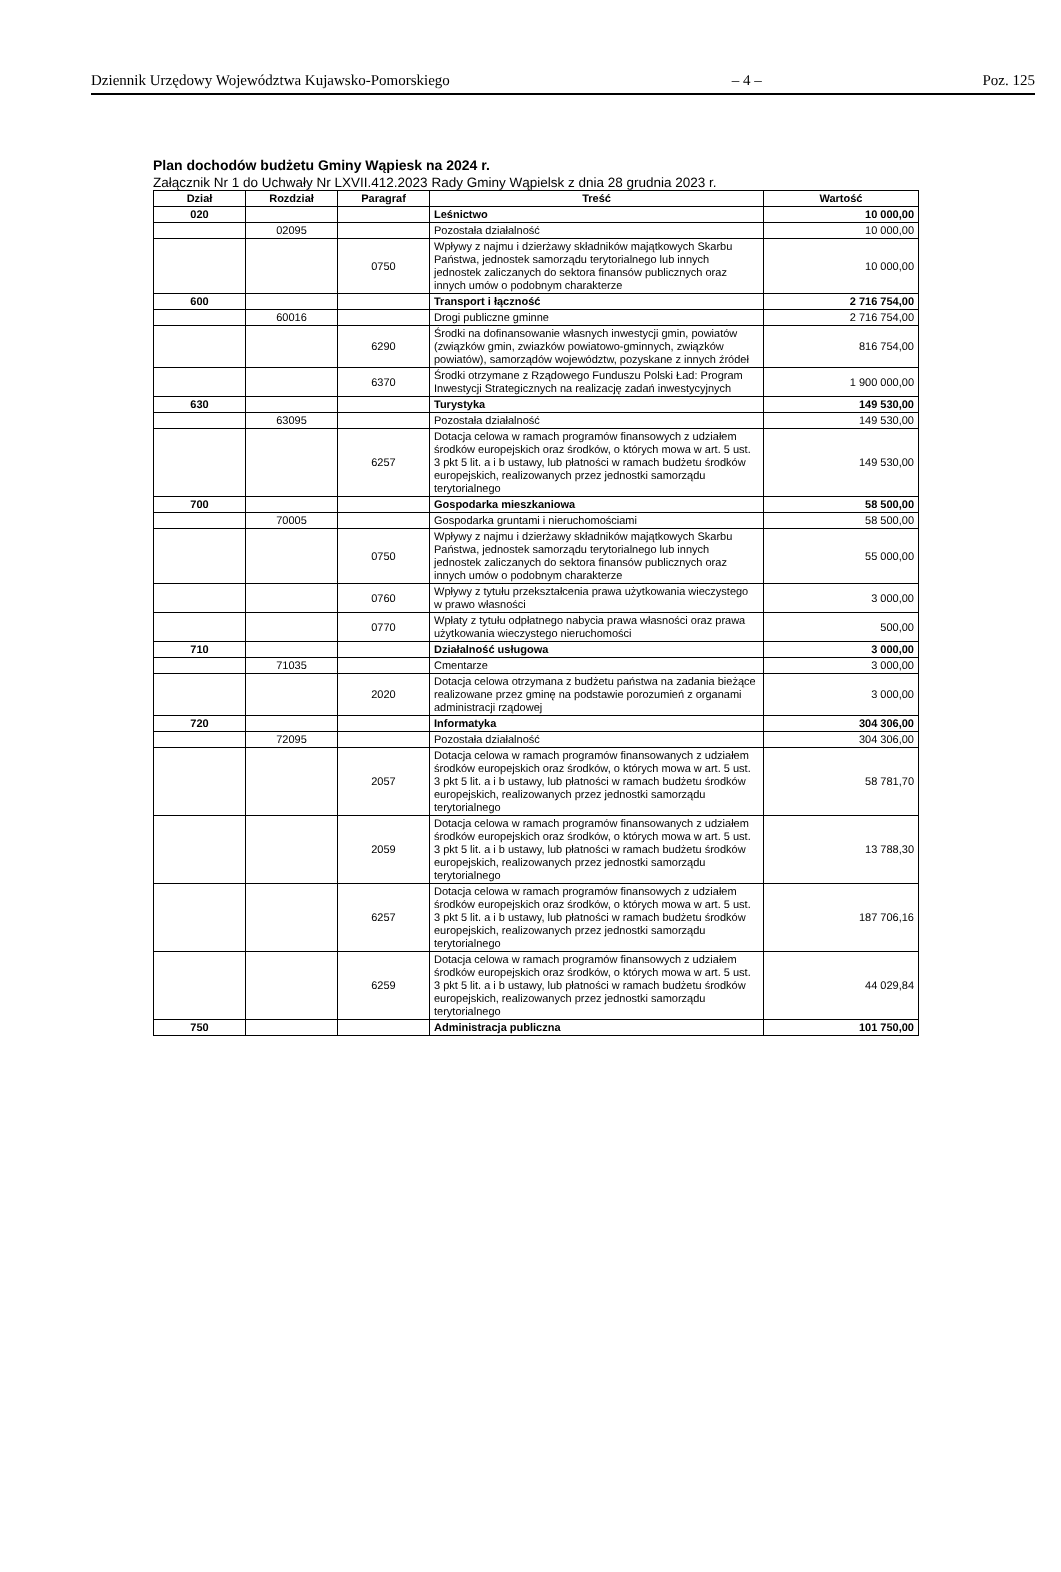Dziennik Urzędowy Województwa Kujawsko-Pomorskiego – 4 – Poz. 125
Plan dochodów budżetu Gminy Wąpiesk na 2024 r.
Załącznik Nr 1 do Uchwały Nr LXVII.412.2023 Rady Gminy Wąpielsk z dnia 28 grudnia 2023 r.
| Dział | Rozdział | Paragraf | Treść | Wartość |
| --- | --- | --- | --- | --- |
| 020 | | | Leśnictwo | 10 000,00 |
| | 02095 | | Pozostała działalność | 10 000,00 |
| | | 0750 | Wpływy z najmu i dzierżawy składników majątkowych Skarbu Państwa, jednostek samorządu terytorialnego lub innych jednostek zaliczanych do sektora finansów publicznych oraz innych umów o podobnym charakterze | 10 000,00 |
| 600 | | | Transport i łączność | 2 716 754,00 |
| | 60016 | | Drogi publiczne gminne | 2 716 754,00 |
| | | 6290 | Środki na dofinansowanie własnych inwestycji gmin, powiatów (związków gmin, zwiazków powiatowo-gminnych, związków powiatów), samorządów województw, pozyskane z innych źródeł | 816 754,00 |
| | | 6370 | Środki otrzymane z Rządowego Funduszu Polski Ład: Program Inwestycji Strategicznych na realizację zadań inwestycyjnych | 1 900 000,00 |
| 630 | | | Turystyka | 149 530,00 |
| | 63095 | | Pozostała działalność | 149 530,00 |
| | | 6257 | Dotacja celowa w ramach programów finansowych z udziałem środków europejskich oraz środków, o których mowa w art. 5 ust. 3 pkt 5 lit. a i b ustawy, lub płatności w ramach budżetu środków europejskich, realizowanych przez jednostki samorządu terytorialnego | 149 530,00 |
| 700 | | | Gospodarka mieszkaniowa | 58 500,00 |
| | 70005 | | Gospodarka gruntami i nieruchomościami | 58 500,00 |
| | | 0750 | Wpływy z najmu i dzierżawy składników majątkowych Skarbu Państwa, jednostek samorządu terytorialnego lub innych jednostek zaliczanych do sektora finansów publicznych oraz innych umów o podobnym charakterze | 55 000,00 |
| | | 0760 | Wpływy z tytułu przekształcenia prawa użytkowania wieczystego w prawo własności | 3 000,00 |
| | | 0770 | Wpłaty z tytułu odpłatnego nabycia prawa własności oraz prawa użytkowania wieczystego nieruchomości | 500,00 |
| 710 | | | Działalność usługowa | 3 000,00 |
| | 71035 | | Cmentarze | 3 000,00 |
| | | 2020 | Dotacja celowa otrzymana z budżetu państwa na zadania bieżące realizowane przez gminę na podstawie porozumień z organami administracji rządowej | 3 000,00 |
| 720 | | | Informatyka | 304 306,00 |
| | 72095 | | Pozostała działalność | 304 306,00 |
| | | 2057 | Dotacja celowa w ramach programów finansowanych z udziałem środków europejskich oraz środków, o których mowa w art. 5 ust. 3 pkt 5 lit. a i b ustawy, lub płatności w ramach budżetu środków europejskich, realizowanych przez jednostki samorządu terytorialnego | 58 781,70 |
| | | 2059 | Dotacja celowa w ramach programów finansowanych z udziałem środków europejskich oraz środków, o których mowa w art. 5 ust. 3 pkt 5 lit. a i b ustawy, lub płatności w ramach budżetu środków europejskich, realizowanych przez jednostki samorządu terytorialnego | 13 788,30 |
| | | 6257 | Dotacja celowa w ramach programów finansowych z udziałem środków europejskich oraz środków, o których mowa w art. 5 ust. 3 pkt 5 lit. a i b ustawy, lub płatności w ramach budżetu środków europejskich, realizowanych przez jednostki samorządu terytorialnego | 187 706,16 |
| | | 6259 | Dotacja celowa w ramach programów finansowych z udziałem środków europejskich oraz środków, o których mowa w art. 5 ust. 3 pkt 5 lit. a i b ustawy, lub płatności w ramach budżetu środków europejskich, realizowanych przez jednostki samorządu terytorialnego | 44 029,84 |
| 750 | | | Administracja publiczna | 101 750,00 |